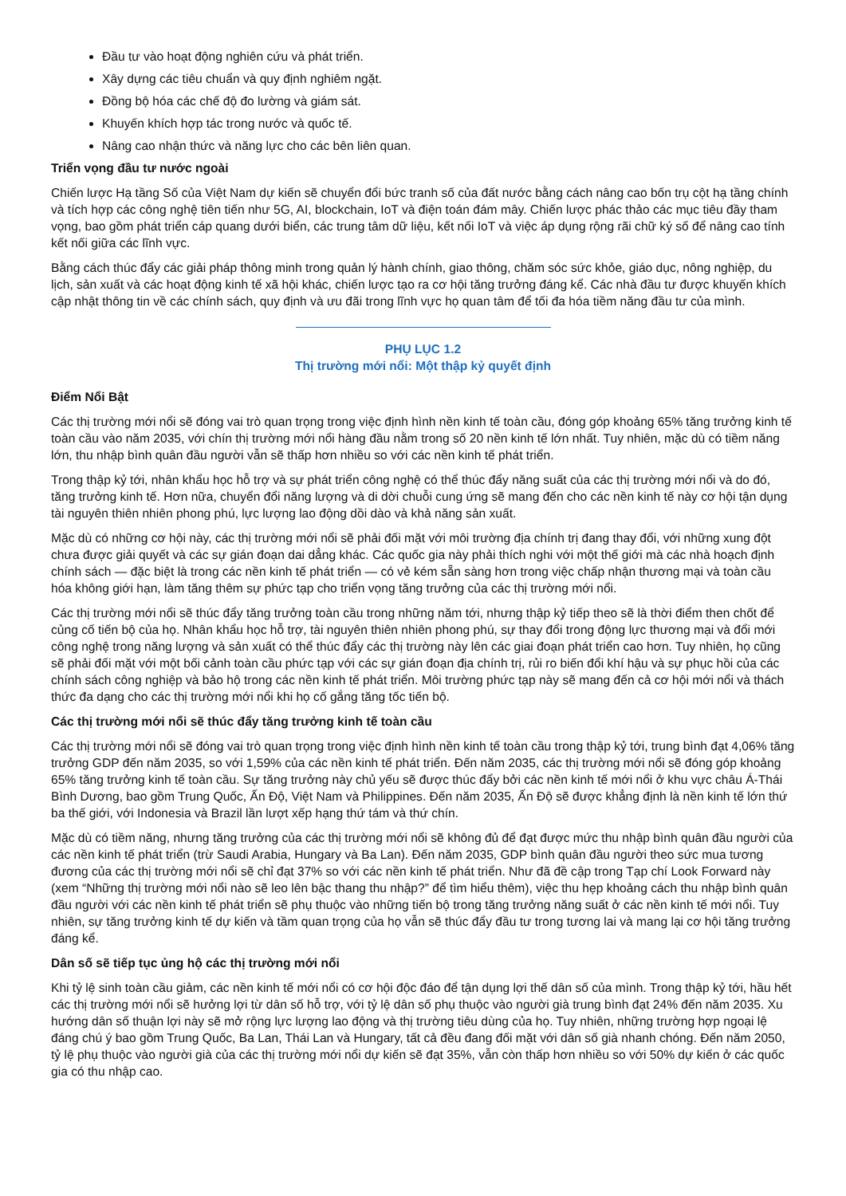Đầu tư vào hoạt động nghiên cứu và phát triển.
Xây dựng các tiêu chuẩn và quy định nghiêm ngặt.
Đồng bộ hóa các chế độ đo lường và giám sát.
Khuyến khích hợp tác trong nước và quốc tế.
Nâng cao nhận thức và năng lực cho các bên liên quan.
Triển vọng đầu tư nước ngoài
Chiến lược Hạ tầng Số của Việt Nam dự kiến sẽ chuyển đổi bức tranh số của đất nước bằng cách nâng cao bốn trụ cột hạ tầng chính và tích hợp các công nghệ tiên tiến như 5G, AI, blockchain, IoT và điện toán đám mây. Chiến lược phác thảo các mục tiêu đầy tham vọng, bao gồm phát triển cáp quang dưới biển, các trung tâm dữ liệu, kết nối IoT và việc áp dụng rộng rãi chữ ký số để nâng cao tính kết nối giữa các lĩnh vực.
Bằng cách thúc đẩy các giải pháp thông minh trong quản lý hành chính, giao thông, chăm sóc sức khỏe, giáo dục, nông nghiệp, du lịch, sản xuất và các hoạt động kinh tế xã hội khác, chiến lược tạo ra cơ hội tăng trưởng đáng kể. Các nhà đầu tư được khuyến khích cập nhật thông tin về các chính sách, quy định và ưu đãi trong lĩnh vực họ quan tâm để tối đa hóa tiềm năng đầu tư của mình.
PHỤ LỤC 1.2
Thị trường mới nổi: Một thập kỷ quyết định
Điểm Nổi Bật
Các thị trường mới nổi sẽ đóng vai trò quan trọng trong việc định hình nền kinh tế toàn cầu, đóng góp khoảng 65% tăng trưởng kinh tế toàn cầu vào năm 2035, với chín thị trường mới nổi hàng đầu nằm trong số 20 nền kinh tế lớn nhất. Tuy nhiên, mặc dù có tiềm năng lớn, thu nhập bình quân đầu người vẫn sẽ thấp hơn nhiều so với các nền kinh tế phát triển.
Trong thập kỷ tới, nhân khẩu học hỗ trợ và sự phát triển công nghệ có thể thúc đẩy năng suất của các thị trường mới nổi và do đó, tăng trưởng kinh tế. Hơn nữa, chuyển đổi năng lượng và di dời chuỗi cung ứng sẽ mang đến cho các nền kinh tế này cơ hội tận dụng tài nguyên thiên nhiên phong phú, lực lượng lao động dồi dào và khả năng sản xuất.
Mặc dù có những cơ hội này, các thị trường mới nổi sẽ phải đối mặt với môi trường địa chính trị đang thay đổi, với những xung đột chưa được giải quyết và các sự gián đoạn dai dẳng khác. Các quốc gia này phải thích nghi với một thế giới mà các nhà hoạch định chính sách — đặc biệt là trong các nền kinh tế phát triển — có vẻ kém sẵn sàng hơn trong việc chấp nhận thương mại và toàn cầu hóa không giới hạn, làm tăng thêm sự phức tạp cho triển vọng tăng trưởng của các thị trường mới nổi.
Các thị trường mới nổi sẽ thúc đẩy tăng trưởng toàn cầu trong những năm tới, nhưng thập kỷ tiếp theo sẽ là thời điểm then chốt để củng cố tiến bộ của họ. Nhân khẩu học hỗ trợ, tài nguyên thiên nhiên phong phú, sự thay đổi trong động lực thương mại và đổi mới công nghệ trong năng lượng và sản xuất có thể thúc đẩy các thị trường này lên các giai đoạn phát triển cao hơn. Tuy nhiên, họ cũng sẽ phải đối mặt với một bối cảnh toàn cầu phức tạp với các sự gián đoạn địa chính trị, rủi ro biến đổi khí hậu và sự phục hồi của các chính sách công nghiệp và bảo hộ trong các nền kinh tế phát triển. Môi trường phức tạp này sẽ mang đến cả cơ hội mới nổi và thách thức đa dạng cho các thị trường mới nổi khi họ cố gắng tăng tốc tiến bộ.
Các thị trường mới nổi sẽ thúc đẩy tăng trưởng kinh tế toàn cầu
Các thị trường mới nổi sẽ đóng vai trò quan trọng trong việc định hình nền kinh tế toàn cầu trong thập kỷ tới, trung bình đạt 4,06% tăng trưởng GDP đến năm 2035, so với 1,59% của các nền kinh tế phát triển. Đến năm 2035, các thị trường mới nổi sẽ đóng góp khoảng 65% tăng trưởng kinh tế toàn cầu. Sự tăng trưởng này chủ yếu sẽ được thúc đẩy bởi các nền kinh tế mới nổi ở khu vực châu Á-Thái Bình Dương, bao gồm Trung Quốc, Ấn Độ, Việt Nam và Philippines. Đến năm 2035, Ấn Độ sẽ được khẳng định là nền kinh tế lớn thứ ba thế giới, với Indonesia và Brazil lần lượt xếp hạng thứ tám và thứ chín.
Mặc dù có tiềm năng, nhưng tăng trưởng của các thị trường mới nổi sẽ không đủ để đạt được mức thu nhập bình quân đầu người của các nền kinh tế phát triển (trừ Saudi Arabia, Hungary và Ba Lan). Đến năm 2035, GDP bình quân đầu người theo sức mua tương đương của các thị trường mới nổi sẽ chỉ đạt 37% so với các nền kinh tế phát triển. Như đã đề cập trong Tạp chí Look Forward này (xem “Những thị trường mới nổi nào sẽ leo lên bậc thang thu nhập?” để tìm hiểu thêm), việc thu hẹp khoảng cách thu nhập bình quân đầu người với các nền kinh tế phát triển sẽ phụ thuộc vào những tiến bộ trong tăng trưởng năng suất ở các nền kinh tế mới nổi. Tuy nhiên, sự tăng trưởng kinh tế dự kiến và tầm quan trọng của họ vẫn sẽ thúc đẩy đầu tư trong tương lai và mang lại cơ hội tăng trưởng đáng kể.
Dân số sẽ tiếp tục ủng hộ các thị trường mới nổi
Khi tỷ lệ sinh toàn cầu giảm, các nền kinh tế mới nổi có cơ hội độc đáo để tận dụng lợi thế dân số của mình. Trong thập kỷ tới, hầu hết các thị trường mới nổi sẽ hưởng lợi từ dân số hỗ trợ, với tỷ lệ dân số phụ thuộc vào người già trung bình đạt 24% đến năm 2035. Xu hướng dân số thuận lợi này sẽ mở rộng lực lượng lao động và thị trường tiêu dùng của họ. Tuy nhiên, những trường hợp ngoại lệ đáng chú ý bao gồm Trung Quốc, Ba Lan, Thái Lan và Hungary, tất cả đều đang đối mặt với dân số già nhanh chóng. Đến năm 2050, tỷ lệ phụ thuộc vào người già của các thị trường mới nổi dự kiến sẽ đạt 35%, vẫn còn thấp hơn nhiều so với 50% dự kiến ở các quốc gia có thu nhập cao.